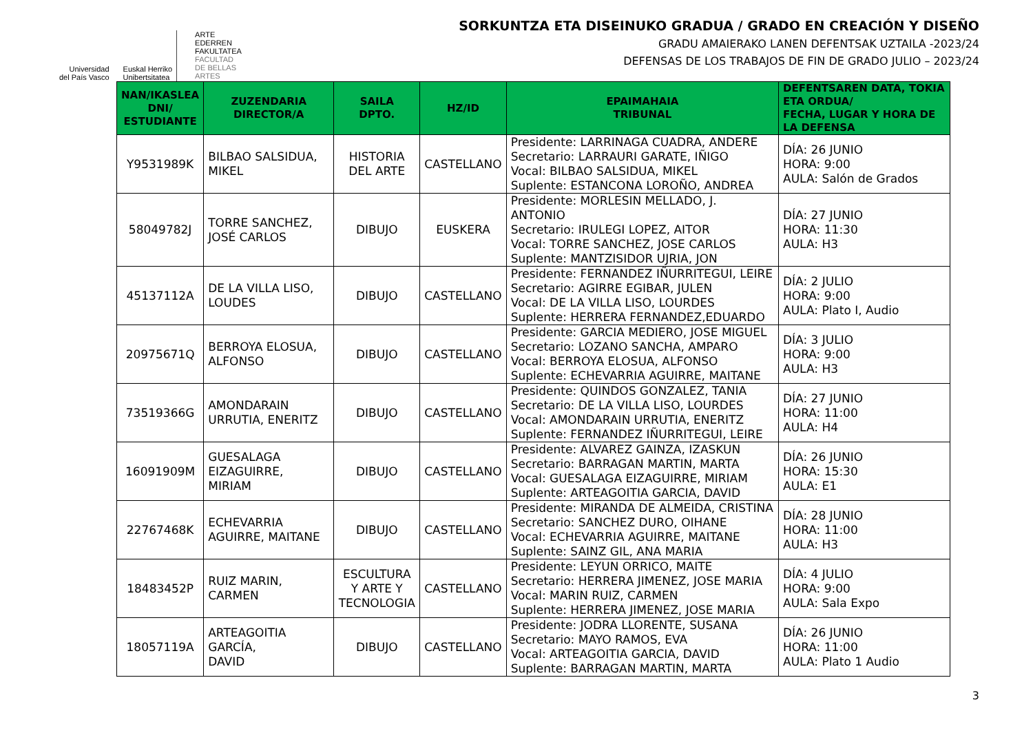Universidad
del País Vasco
Euskal Herriko
Unibertsitatea
ARTE
EDERREN
FAKULTATEA
FACULTAD
DE BELLAS
ARTES
SORKUNTZA ETA DISEINUKO GRADUA / GRADO EN CREACIÓN Y DISEÑO
GRADU AMAIERAKO LANEN DEFENTSAK UZTAILA -2023/24
DEFENSAS DE LOS TRABAJOS DE FIN DE GRADO JULIO – 2023/24
| NAN/IKASLEA DNI/ ESTUDIANTE | ZUZENDARIA DIRECTOR/A | SAILA DPTO. | HZ/ID | EPAIMAHAIA TRIBUNAL | DEFENTSAREN DATA, TOKIA ETA ORDUA/ FECHA, LUGAR Y HORA DE LA DEFENSA |
| --- | --- | --- | --- | --- | --- |
| Y9531989K | BILBAO SALSIDUA, MIKEL | HISTORIA DEL ARTE | CASTELLANO | Presidente: LARRINAGA CUADRA, ANDERE Secretario: LARRAURI GARATE, IÑIGO Vocal: BILBAO SALSIDUA, MIKEL Suplente: ESTANCONA LOROÑO, ANDREA | DÍA: 26 JUNIO HORA: 9:00 AULA: Salón de Grados |
| 58049782J | TORRE SANCHEZ, JOSÉ CARLOS | DIBUJO | EUSKERA | Presidente: MORLESIN MELLADO, J. ANTONIO Secretario: IRULEGI LOPEZ, AITOR Vocal: TORRE SANCHEZ, JOSE CARLOS Suplente: MANTZISIDOR UJRIA, JON | DÍA: 27 JUNIO HORA: 11:30 AULA: H3 |
| 45137112A | DE LA VILLA LISO, LOUDES | DIBUJO | CASTELLANO | Presidente: FERNANDEZ IÑURRITEGUI, LEIRE Secretario: AGIRRE EGIBAR, JULEN Vocal: DE LA VILLA LISO, LOURDES Suplente: HERRERA FERNANDEZ,EDUARDO | DÍA: 2 JULIO HORA: 9:00 AULA: Plato I, Audio |
| 20975671Q | BERROYA ELOSUA, ALFONSO | DIBUJO | CASTELLANO | Presidente: GARCIA MEDIERO, JOSE MIGUEL Secretario: LOZANO SANCHA, AMPARO Vocal: BERROYA ELOSUA, ALFONSO Suplente: ECHEVARRIA AGUIRRE, MAITANE | DÍA: 3 JULIO HORA: 9:00 AULA: H3 |
| 73519366G | AMONDARAIN URRUTIA, ENERITZ | DIBUJO | CASTELLANO | Presidente: QUINDOS GONZALEZ, TANIA Secretario: DE LA VILLA LISO, LOURDES Vocal: AMONDARAIN URRUTIA, ENERITZ Suplente: FERNANDEZ IÑURRITEGUI, LEIRE | DÍA: 27 JUNIO HORA: 11:00 AULA: H4 |
| 16091909M | GUESALAGA EIZAGUIRRE, MIRIAM | DIBUJO | CASTELLANO | Presidente: ALVAREZ GAINZA, IZASKUN Secretario: BARRAGAN MARTIN, MARTA Vocal: GUESALAGA EIZAGUIRRE, MIRIAM Suplente: ARTEAGOITIA GARCIA, DAVID | DÍA: 26 JUNIO HORA: 15:30 AULA: E1 |
| 22767468K | ECHEVARRIA AGUIRRE, MAITANE | DIBUJO | CASTELLANO | Presidente: MIRANDA DE ALMEIDA, CRISTINA Secretario: SANCHEZ DURO, OIHANE Vocal: ECHEVARRIA AGUIRRE, MAITANE Suplente: SAINZ GIL, ANA MARIA | DÍA: 28 JUNIO HORA: 11:00 AULA: H3 |
| 18483452P | RUIZ MARIN, CARMEN | ESCULTURA Y ARTE Y TECNOLOGIA | CASTELLANO | Presidente: LEYUN ORRICO, MAITE Secretario: HERRERA JIMENEZ, JOSE MARIA Vocal: MARIN RUIZ, CARMEN Suplente: HERRERA JIMENEZ, JOSE MARIA | DÍA: 4 JULIO HORA: 9:00 AULA: Sala Expo |
| 18057119A | ARTEAGOITIA GARCÍA, DAVID | DIBUJO | CASTELLANO | Presidente: JODRA LLORENTE, SUSANA Secretario: MAYO RAMOS, EVA Vocal: ARTEAGOITIA GARCIA, DAVID Suplente: BARRAGAN MARTIN, MARTA | DÍA: 26 JUNIO HORA: 11:00 AULA: Plato 1 Audio |
3